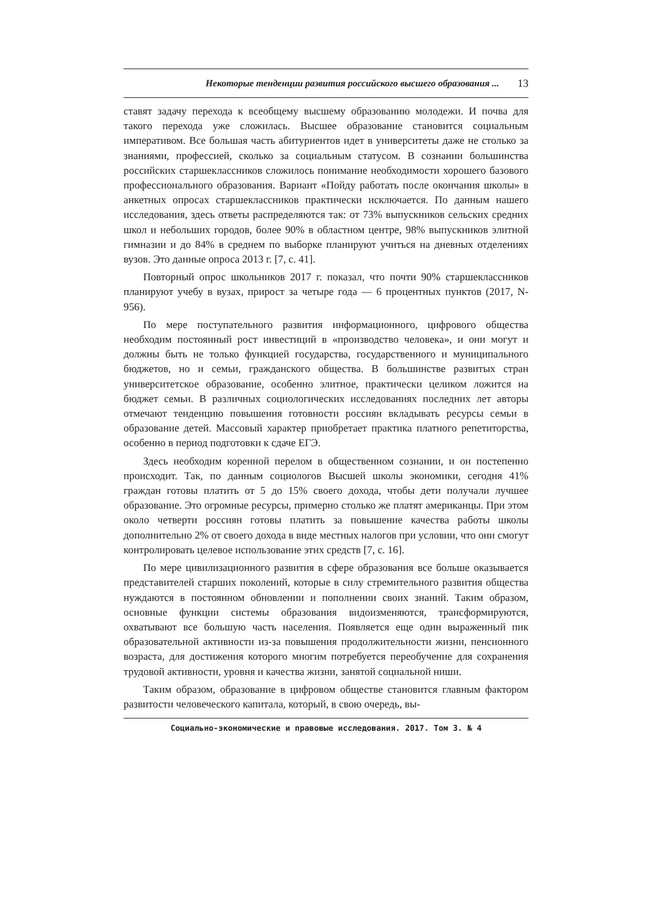Некоторые тенденции развития российского высшего образования ... 13
ставят задачу перехода к всеобщему высшему образованию молодежи. И почва для такого перехода уже сложилась. Высшее образование становится социальным императивом. Все большая часть абитуриентов идет в университеты даже не столько за знаниями, профессией, сколько за социальным статусом. В сознании большинства российских старшеклассников сложилось понимание необходимости хорошего базового профессионального образования. Вариант «Пойду работать после окончания школы» в анкетных опросах старшеклассников практически исключается. По данным нашего исследования, здесь ответы распределяются так: от 73% выпускников сельских средних школ и небольших городов, более 90% в областном центре, 98% выпускников элитной гимназии и до 84% в среднем по выборке планируют учиться на дневных отделениях вузов. Это данные опроса 2013 г. [7, с. 41].
Повторный опрос школьников 2017 г. показал, что почти 90% старшеклассников планируют учебу в вузах, прирост за четыре года — 6 процентных пунктов (2017, N-956).
По мере поступательного развития информационного, цифрового общества необходим постоянный рост инвестиций в «производство человека», и они могут и должны быть не только функцией государства, государственного и муниципального бюджетов, но и семьи, гражданского общества. В большинстве развитых стран университетское образование, особенно элитное, практически целиком ложится на бюджет семьи. В различных социологических исследованиях последних лет авторы отмечают тенденцию повышения готовности россиян вкладывать ресурсы семьи в образование детей. Массовый характер приобретает практика платного репетиторства, особенно в период подготовки к сдаче ЕГЭ.
Здесь необходим коренной перелом в общественном сознании, и он постепенно происходит. Так, по данным социологов Высшей школы экономики, сегодня 41% граждан готовы платить от 5 до 15% своего дохода, чтобы дети получали лучшее образование. Это огромные ресурсы, примерно столько же платят американцы. При этом около четверти россиян готовы платить за повышение качества работы школы дополнительно 2% от своего дохода в виде местных налогов при условии, что они смогут контролировать целевое использование этих средств [7, с. 16].
По мере цивилизационного развития в сфере образования все больше оказывается представителей старших поколений, которые в силу стремительного развития общества нуждаются в постоянном обновлении и пополнении своих знаний. Таким образом, основные функции системы образования видоизменяются, трансформируются, охватывают все большую часть населения. Появляется еще один выраженный пик образовательной активности из-за повышения продолжительности жизни, пенсионного возраста, для достижения которого многим потребуется переобучение для сохранения трудовой активности, уровня и качества жизни, занятой социальной ниши.
Таким образом, образование в цифровом обществе становится главным фактором развитости человеческого капитала, который, в свою очередь, вы-
Социально-экономические и правовые исследования. 2017. Том 3. № 4